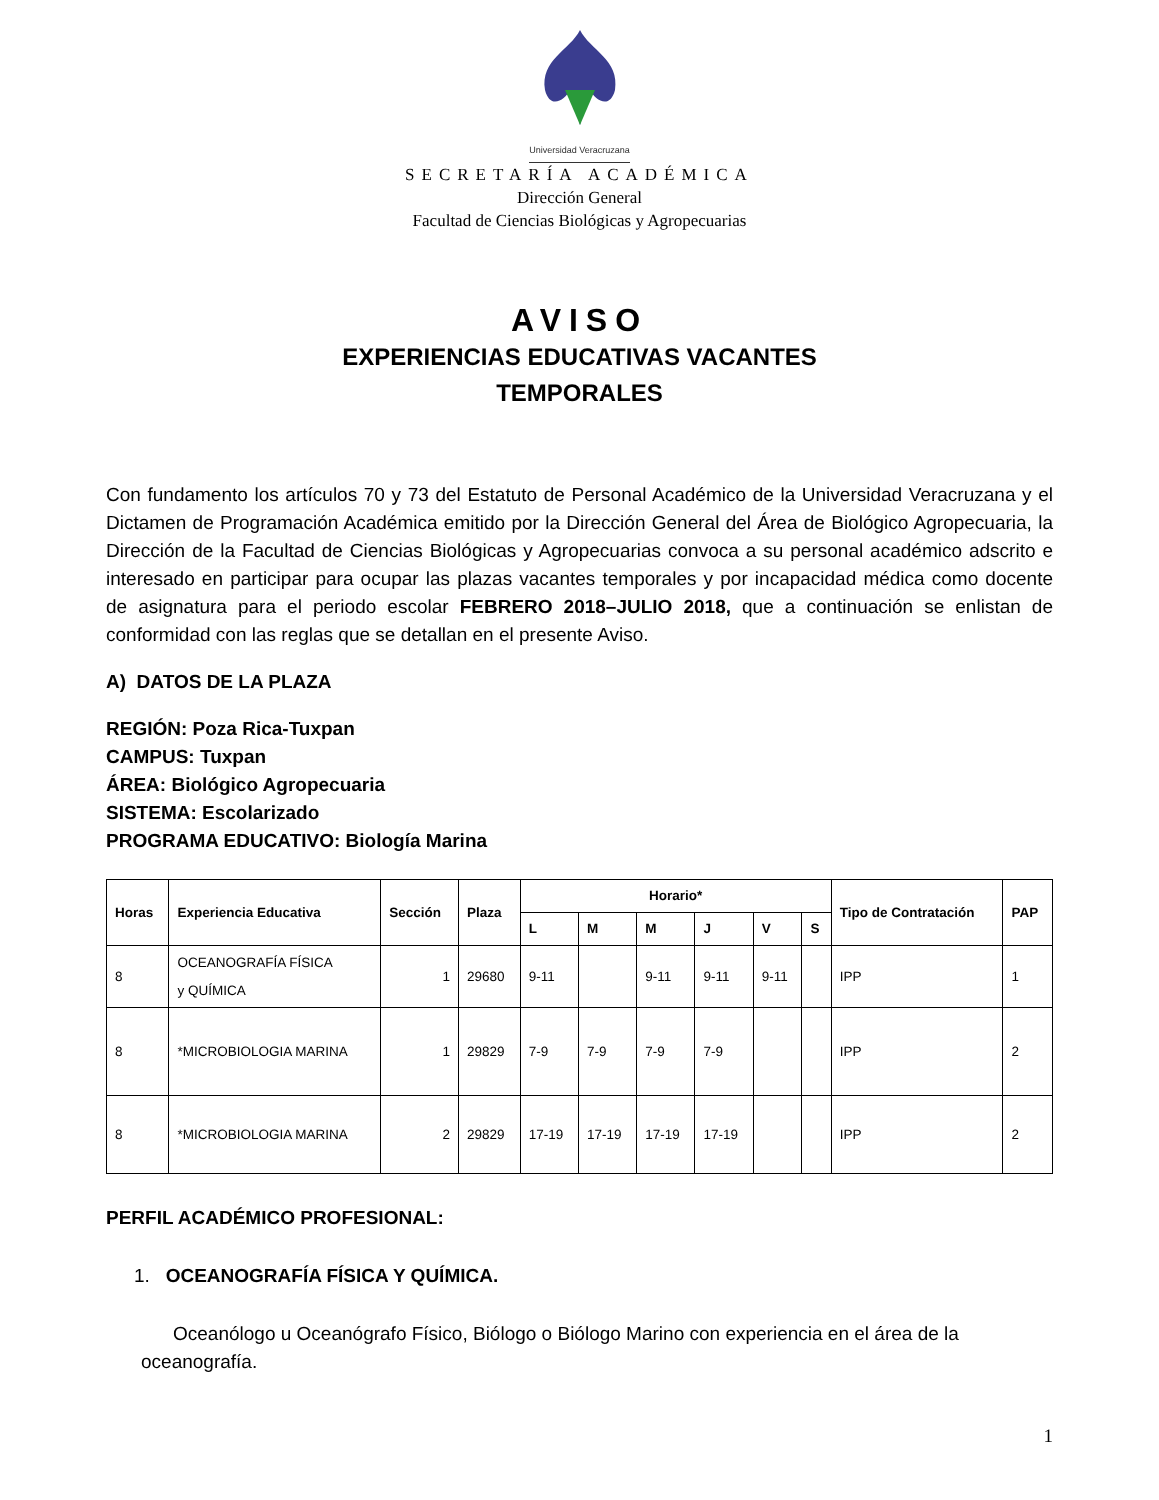Universidad Veracruzana
SECRETARÍA ACADÉMICA
Dirección General
Facultad de Ciencias Biológicas y Agropecuarias
AVISO
EXPERIENCIAS EDUCATIVAS VACANTES
TEMPORALES
Con fundamento los artículos 70 y 73 del Estatuto de Personal Académico de la Universidad Veracruzana y el Dictamen de Programación Académica emitido por la Dirección General del Área de Biológico Agropecuaria, la Dirección de la Facultad de Ciencias Biológicas y Agropecuarias convoca a su personal académico adscrito e interesado en participar para ocupar las plazas vacantes temporales y por incapacidad médica como docente de asignatura para el periodo escolar FEBRERO 2018–JULIO 2018, que a continuación se enlistan de conformidad con las reglas que se detallan en el presente Aviso.
A) DATOS DE LA PLAZA
REGIÓN: Poza Rica-Tuxpan
CAMPUS: Tuxpan
ÁREA: Biológico Agropecuaria
SISTEMA: Escolarizado
PROGRAMA EDUCATIVO: Biología Marina
| Horas | Experiencia Educativa | Sección | Plaza | Horario* | | | | | | Tipo de Contratación | PAP |
| --- | --- | --- | --- | --- | --- | --- | --- | --- | --- | --- | --- |
| | | | | L | M | M | J | V | S | | |
| 8 | OCEANOGRAFÍA FÍSICA y QUÍMICA | 1 | 29680 | 9-11 | | 9-11 | 9-11 | 9-11 | | IPP | 1 |
| 8 | *MICROBIOLOGIA MARINA | 1 | 29829 | 7-9 | 7-9 | 7-9 | 7-9 | | | IPP | 2 |
| 8 | *MICROBIOLOGIA MARINA | 2 | 29829 | 17-19 | 17-19 | 17-19 | 17-19 | | | IPP | 2 |
PERFIL ACADÉMICO PROFESIONAL:
1. OCEANOGRAFÍA FÍSICA Y QUÍMICA.
Oceanólogo u Oceanógrafo Físico, Biólogo o Biólogo Marino con experiencia en el área de la oceanografía.
1